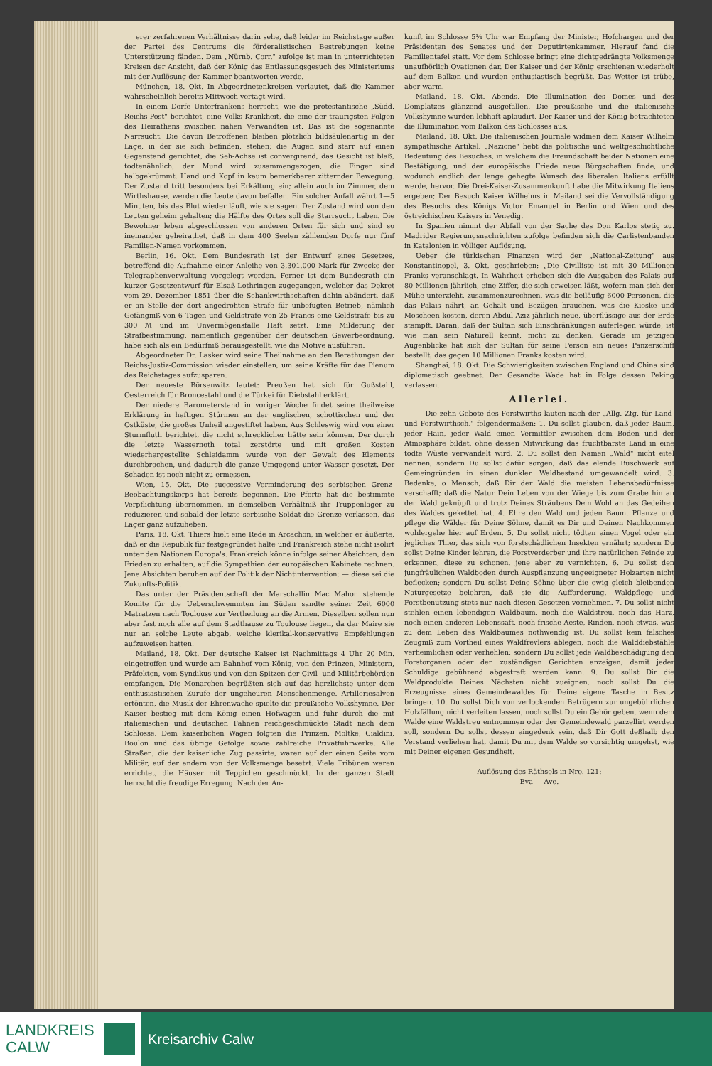erer zerfahrenen Verhältnisse darin sehe, daß leider im Reichstage außer der Partei des Centrums die förderalistischen Bestrebungen keine Unterstützung fänden. Dem „Nürnb. Corr." zufolge ist man in unterrichteten Kreisen der Ansicht, daß der König das Entlassungsgesuch des Ministeriums mit der Auflösung der Kammer beantworten werde.
München, 18. Okt. In Abgeordnetenkreisen verlautet, daß die Kammer wahrscheinlich bereits Mittwoch vertagt wird.
In einem Dorfe Unterfrankens herrscht, wie die protestantische „Südd. Reichs-Post" berichtet, eine Volks-Krankheit, die eine der traurigsten Folgen des Heirathens zwischen nahen Verwandten ist. Das ist die sogenannte Narrsucht. Die davon Betroffenen bleiben plötzlich bildsäulenartig in der Lage, in der sie sich befinden, stehen; die Augen sind starr auf einen Gegenstand gerichtet, die Seh-Achse ist convergirend, das Gesicht ist blaß, todtenähnlich, der Mund wird zusammengezogen, die Finger sind halbgekrümmt, Hand und Kopf in kaum bemerkbarer zitternder Bewegung. Der Zustand tritt besonders bei Erkältung ein; allein auch im Zimmer, dem Wirthshause, werden die Leute davon befallen. Ein solcher Anfall währt 1—5 Minuten, bis das Blut wieder läuft, wie sie sagen. Der Zustand wird von den Leuten geheim gehalten; die Hälfte des Ortes soll die Starrsucht haben. Die Bewohner leben abgeschlossen von anderen Orten für sich und sind so ineinander geheirathet, daß in dem 400 Seelen zählenden Dorfe nur fünf Familien-Namen vorkommen.
Berlin, 16. Okt. Dem Bundesrath ist der Entwurf eines Gesetzes, betreffend die Aufnahme einer Anleihe von 3,301,000 Mark für Zwecke der Telegraphenverwaltung vorgelegt worden. Ferner ist dem Bundesrath ein kurzer Gesetzentwurf für Elsaß-Lothringen zugegangen, welcher das Dekret vom 29. Dezember 1851 über die Schankwirthschaften dahin abändert, daß er an Stelle der dort angedrohten Strafe für unbefugten Betrieb, nämlich Gefängniß von 6 Tagen und Geldstrafe von 25 Francs eine Geldstrafe bis zu 300 ℳ und im Unvermögensfalle Haft setzt. Eine Milderung der Strafbestimmung, namentlich gegenüber der deutschen Gewerbeordnung, habe sich als ein Bedürfniß herausgestellt, wie die Motive ausführen.
Abgeordneter Dr. Lasker wird seine Theilnahme an den Berathungen der Reichs-Justiz-Commission wieder einstellen, um seine Kräfte für das Plenum des Reichstages aufzusparen.
Der neueste Börsenwitz lautet: Preußen hat sich für Gußstahl, Oesterreich für Broncestahl und die Türkei für Diebstahl erklärt.
Der niedere Barometerstand in voriger Woche findet seine theilweise Erklärung in heftigen Stürmen an der englischen, schottischen und der Ostküste, die großes Unheil angestiftet haben. Aus Schleswig wird von einer Sturmfluth berichtet, die nicht schrecklicher hätte sein können. Der durch die letzte Wassernoth total zerstörte und mit großen Kosten wiederhergestellte Schleidamm wurde von der Gewalt des Elements durchbrochen, und dadurch die ganze Umgegend unter Wasser gesetzt. Der Schaden ist noch nicht zu ermessen.
Wien, 15. Okt. Die successive Verminderung des serbischen Grenz-Beobachtungskorps hat bereits begonnen. Die Pforte hat die bestimmte Verpflichtung übernommen, in demselben Verhältniß ihr Truppenlager zu reduzieren und sobald der letzte serbische Soldat die Grenze verlassen, das Lager ganz aufzuheben.
Paris, 18. Okt. Thiers hielt eine Rede in Arcachon, in welcher er äußerte, daß er die Republik für festgegründet halte und Frankreich stehe nicht isolirt unter den Nationen Europa's. Frankreich könne infolge seiner Absichten, den Frieden zu erhalten, auf die Sympathien der europäischen Kabinete rechnen. Jene Absichten beruhen auf der Politik der Nichtintervention; — diese sei die Zukunfts-Politik.
Das unter der Präsidentschaft der Marschallin Mac Mahon stehende Komite für die Ueberschwemmten im Süden sandte seiner Zeit 6000 Matratzen nach Toulouse zur Vertheilung an die Armen. Dieselben sollen nun aber fast noch alle auf dem Stadthause zu Toulouse liegen, da der Maire sie nur an solche Leute abgab, welche klerikal-konservative Empfehlungen aufzuweisen hatten.
Mailand, 18. Okt. Der deutsche Kaiser ist Nachmittags 4 Uhr 20 Min. eingetroffen und wurde am Bahnhof vom König, von den Prinzen, Ministern, Präfekten, vom Syndikus und von den Spitzen der Civil- und Militärbehörden empfangen. Die Monarchen begrüßten sich auf das herzlichste unter dem enthusiastischen Zurufe der ungeheuren Menschenmenge. Artilleriesalven ertönten, die Musik der Ehrenwache spielte die preußische Volkshymne. Der Kaiser bestieg mit dem König einen Hofwagen und fuhr durch die mit italienischen und deutschen Fahnen reichgeschmückte Stadt nach dem Schlosse. Dem kaiserlichen Wagen folgten die Prinzen, Moltke, Cialdini, Boulon und das übrige Gefolge sowie zahlreiche Privatfuhrwerke. Alle Straßen, die der kaiserliche Zug passirte, waren auf der einen Seite vom Militär, auf der andern von der Volksmenge besetzt. Viele Tribünen waren errichtet, die Häuser mit Teppichen geschmückt. In der ganzen Stadt herrscht die freudige Erregung. Nach der An-
kunft im Schlosse 5¼ Uhr war Empfang der Minister, Hofchargen und der Präsidenten des Senates und der Deputirtenkammer. Hierauf fand die Familientafel statt. Vor dem Schlosse bringt eine dichtgedrängte Volksmenge unaufhörlich Ovationen dar. Der Kaiser und der König erschienen wiederholt auf dem Balkon und wurden enthusiastisch begrüßt. Das Wetter ist trübe, aber warm.
Mailand, 18. Okt. Abends. Die Illumination des Domes und des Domplatzes glänzend ausgefallen. Die preußische und die italienische Volkshymne wurden lebhaft aplaudirt. Der Kaiser und der König betrachteten die Illumination vom Balkon des Schlosses aus.
Mailand, 18. Okt. Die italienischen Journale widmen dem Kaiser Wilhelm sympathische Artikel. „Nazione" hebt die politische und weltgeschichtliche Bedeutung des Besuches, in welchem die Freundschaft beider Nationen eine Bestätigung, und der europäische Friede neue Bürgschaften finde, und wodurch endlich der lange gehegte Wunsch des liberalen Italiens erfüllt werde, hervor. Die Drei-Kaiser-Zusammenkunft habe die Mitwirkung Italiens ergeben; Der Besuch Kaiser Wilhelms in Mailand sei die Vervollständigung des Besuchs des Königs Victor Emanuel in Berlin und Wien und des östreichischen Kaisers in Venedig.
In Spanien nimmt der Abfall von der Sache des Don Karlos stetig zu. Madrider Regierungsnachrichten zufolge befinden sich die Carlistenbanden in Katalonien in völliger Auflösung.
Ueber die türkischen Finanzen wird der „National-Zeitung" aus Konstantinopel, 3. Okt. geschrieben: „Die Civilliste ist mit 30 Millionen Franks veranschlagt. In Wahrheit erheben sich die Ausgaben des Palais auf 80 Millionen jährlich, eine Ziffer, die sich erweisen läßt, wofern man sich der Mühe unterzieht, zusammenzurechnen, was die beiläufig 6000 Personen, die das Palais nährt, an Gehalt und Bezügen brauchen, was die Kioske und Moscheen kosten, deren Abdul-Aziz jährlich neue, überflüssige aus der Erde stampft. Daran, daß der Sultan sich Einschränkungen auferlegen würde, ist wie man sein Naturell kennt, nicht zu denken. Gerade im jetzigen Augenblicke hat sich der Sultan für seine Person ein neues Panzerschiff bestellt, das gegen 10 Millionen Franks kosten wird.
Shanghai, 18. Okt. Die Schwierigkeiten zwischen England und China sind diplomatisch geebnet. Der Gesandte Wade hat in Folge dessen Peking verlassen.
Allerlei.
— Die zehn Gebote des Forstwirths lauten nach der „Allg. Ztg. für Land- und Forstwirthsch." folgendermaßen: 1. Du sollst glauben, daß jeder Baum, jeder Hain, jeder Wald einen Vermittler zwischen dem Boden und der Atmosphäre bildet, ohne dessen Mitwirkung das fruchtbarste Land in eine todte Wüste verwandelt wird. 2. Du sollst den Namen „Wald" nicht eitel nennen, sondern Du sollst dafür sorgen, daß das elende Buschwerk auf Gemeingründen in einen dunklen Waldbestand umgewandelt wird. 3. Bedenke, o Mensch, daß Dir der Wald die meisten Lebensbedürfnisse verschafft; daß die Natur Dein Leben von der Wiege bis zum Grabe hin an den Wald geknüpft und trotz Deines Sträubens Dein Wohl an das Gedeihen des Waldes gekettet hat. 4. Ehre den Wald und jeden Baum. Pflanze und pflege die Wälder für Deine Söhne, damit es Dir und Deinen Nachkommen wohlergehe hier auf Erden. 5. Du sollst nicht tödten einen Vogel oder ein jegliches Thier, das sich von forstschädlichen Insekten ernährt; sondern Du sollst Deine Kinder lehren, die Forstverderber und ihre natürlichen Feinde zu erkennen, diese zu schonen, jene aber zu vernichten. 6. Du sollst den jungfräulichen Waldboden durch Auspflanzung ungeeigneter Holzarten nicht beflecken; sondern Du sollst Deine Söhne über die ewig gleich bleibenden Naturgesetze belehren, daß sie die Aufforderung, Waldpflege und Forstbenutzung stets nur nach diesen Gesetzen vornehmen. 7. Du sollst nicht stehlen einen lebendigen Waldbaum, noch die Waldstreu, noch das Harz, noch einen anderen Lebenssaft, noch frische Aeste, Rinden, noch etwas, was zu dem Leben des Waldbaumes nothwendig ist. Du sollst kein falsches Zeugniß zum Vortheil eines Waldfrevlers ablegen, noch die Walddiebstähle verheimlichen oder verhehlen; sondern Du sollst jede Waldbeschädigung den Forstorganen oder den zuständigen Gerichten anzeigen, damit jeder Schuldige gebührend abgestraft werden kann. 9. Du sollst Dir die Waldprodukte Deines Nächsten nicht zueignen, noch sollst Du die Erzeugnisse eines Gemeindewaldes für Deine eigene Tasche in Besitz bringen. 10. Du sollst Dich von verlockenden Betrügern zur ungebührlichen Holzfällung nicht verleiten lassen, noch sollst Du ein Gehör geben, wenn dem Walde eine Waldstreu entnommen oder der Gemeindewald parzellirt werden soll, sondern Du sollst dessen eingedenk sein, daß Dir Gott deßhalb den Verstand verliehen hat, damit Du mit dem Walde so vorsichtig umgehst, wie mit Deiner eigenen Gesundheit.
Auflösung des Räthsels in Nro. 121:
Eva — Ave.
LANDKREIS
CALW
Kreisarchiv Calw